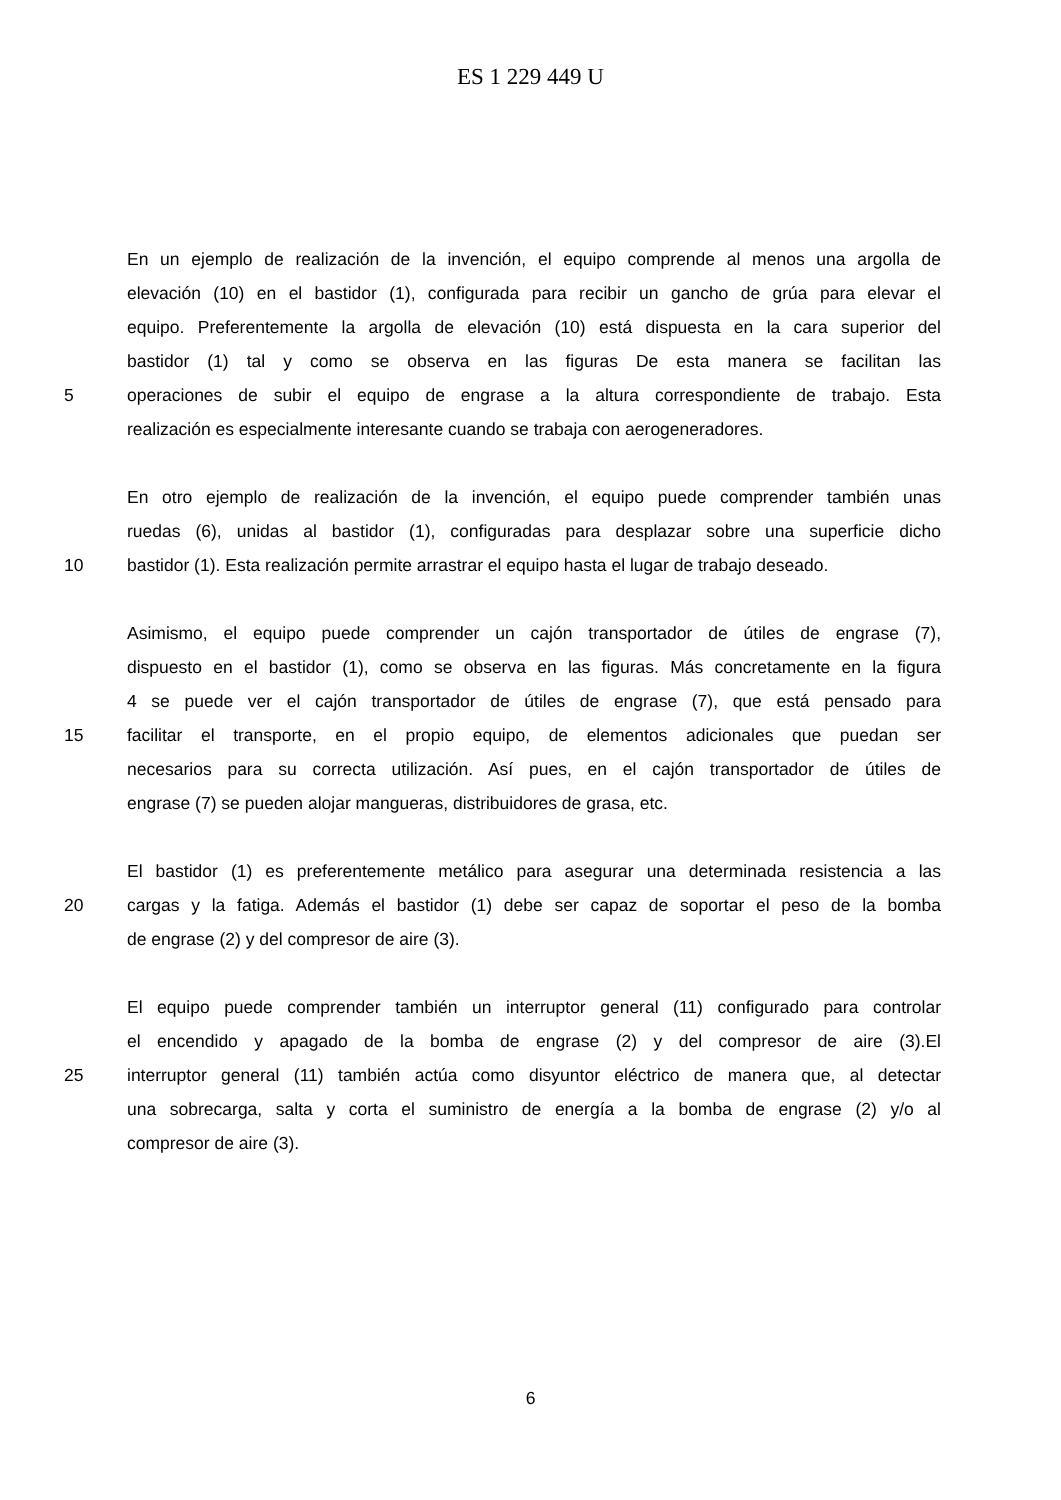ES 1 229 449 U
En un ejemplo de realización de la invención, el equipo comprende al menos una argolla de
elevación (10) en el bastidor (1), configurada para recibir un gancho de grúa para elevar el
equipo. Preferentemente la argolla de elevación (10) está dispuesta en la cara superior del
bastidor (1) tal y como se observa en las figuras De esta manera se facilitan las
5 operaciones de subir el equipo de engrase a la altura correspondiente de trabajo. Esta
realización es especialmente interesante cuando se trabaja con aerogeneradores.
En otro ejemplo de realización de la invención, el equipo puede comprender también unas
ruedas (6), unidas al bastidor (1), configuradas para desplazar sobre una superficie dicho
10 bastidor (1). Esta realización permite arrastrar el equipo hasta el lugar de trabajo deseado.
Asimismo, el equipo puede comprender un cajón transportador de útiles de engrase (7),
dispuesto en el bastidor (1), como se observa en las figuras. Más concretamente en la figura
4 se puede ver el cajón transportador de útiles de engrase (7), que está pensado para
15 facilitar el transporte, en el propio equipo, de elementos adicionales que puedan ser
necesarios para su correcta utilización. Así pues, en el cajón transportador de útiles de
engrase (7) se pueden alojar mangueras, distribuidores de grasa, etc.
El bastidor (1) es preferentemente metálico para asegurar una determinada resistencia a las
20 cargas y la fatiga. Además el bastidor (1) debe ser capaz de soportar el peso de la bomba
de engrase (2) y del compresor de aire (3).
El equipo puede comprender también un interruptor general (11) configurado para controlar
el encendido y apagado de la bomba de engrase (2) y del compresor de aire (3).El
25 interruptor general (11) también actúa como disyuntor eléctrico de manera que, al detectar
una sobrecarga, salta y corta el suministro de energía a la bomba de engrase (2) y/o al
compresor de aire (3).
6